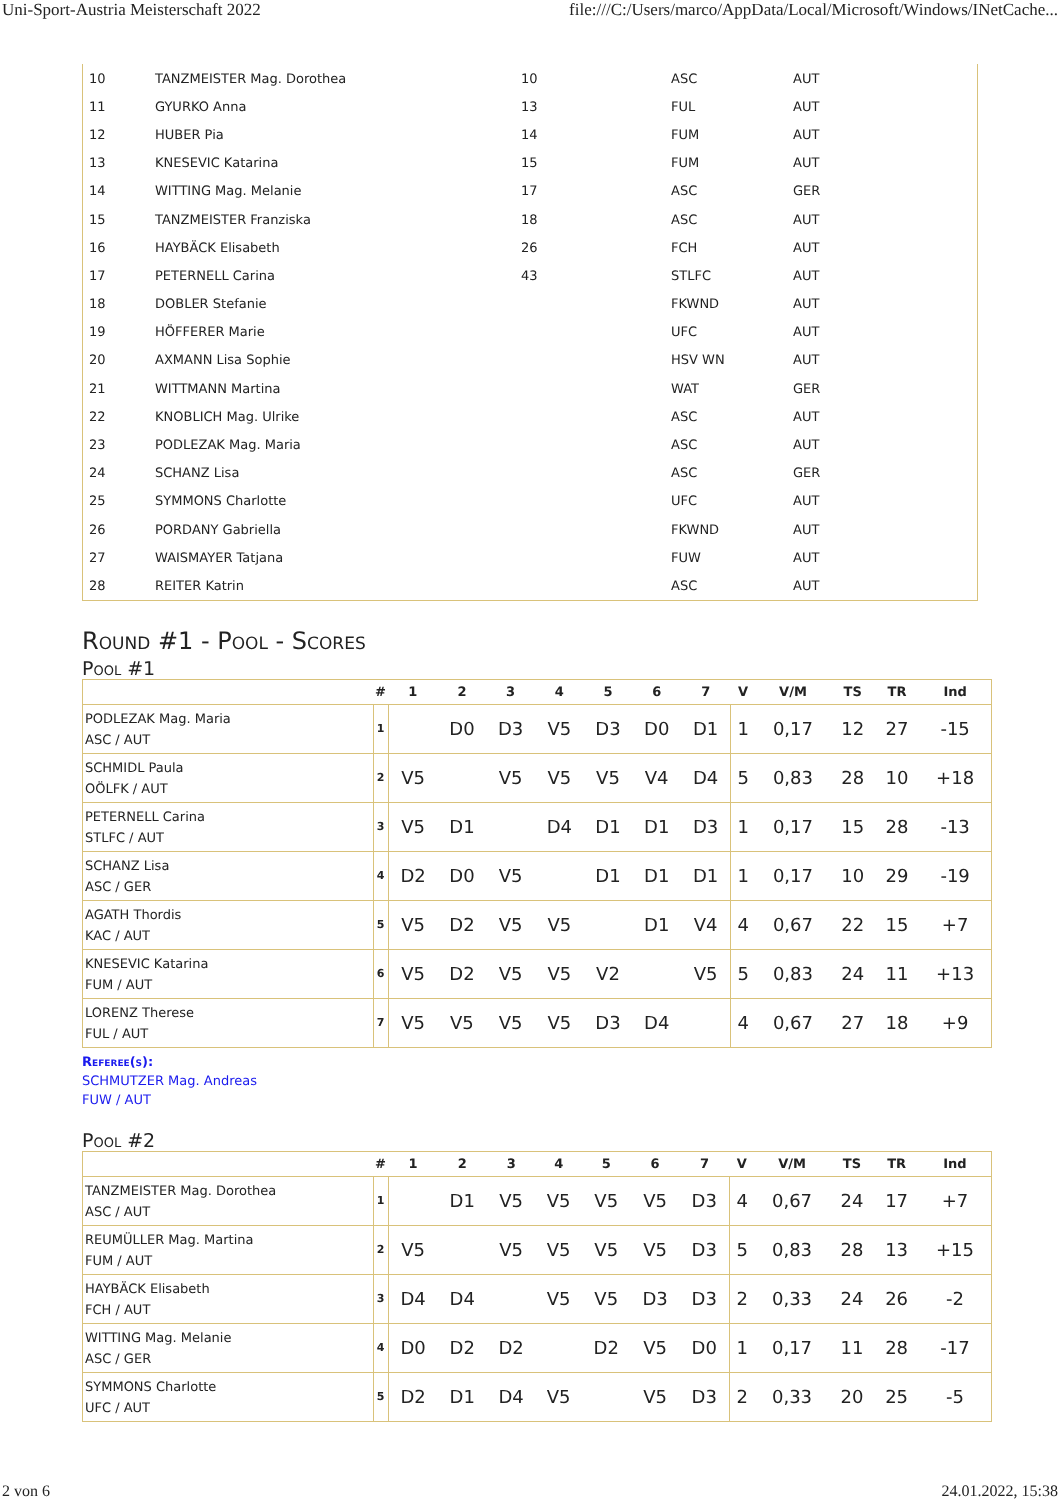Uni-Sport-Austria Meisterschaft 2022 file:///C:/Users/marco/AppData/Local/Microsoft/Windows/INetCache...
| 10 | TANZMEISTER Mag. Dorothea | 10 | ASC | AUT |
| 11 | GYURKO Anna | 13 | FUL | AUT |
| 12 | HUBER Pia | 14 | FUM | AUT |
| 13 | KNESEVIC Katarina | 15 | FUM | AUT |
| 14 | WITTING Mag. Melanie | 17 | ASC | GER |
| 15 | TANZMEISTER Franziska | 18 | ASC | AUT |
| 16 | HAYBÄCK Elisabeth | 26 | FCH | AUT |
| 17 | PETERNELL Carina | 43 | STLFC | AUT |
| 18 | DOBLER Stefanie | | FKWND | AUT |
| 19 | HÖFFERER Marie | | UFC | AUT |
| 20 | AXMANN Lisa Sophie | | HSV WN | AUT |
| 21 | WITTMANN Martina | | WAT | GER |
| 22 | KNOBLICH Mag. Ulrike | | ASC | AUT |
| 23 | PODLEZAK Mag. Maria | | ASC | AUT |
| 24 | SCHANZ Lisa | | ASC | GER |
| 25 | SYMMONS Charlotte | | UFC | AUT |
| 26 | PORDANY Gabriella | | FKWND | AUT |
| 27 | WAISMAYER Tatjana | | FUW | AUT |
| 28 | REITER Katrin | | ASC | AUT |
Round #1 - Pool - Scores
Pool #1
| | # | 1 | 2 | 3 | 4 | 5 | 6 | 7 | V | V/M | TS | TR | Ind |
| --- | --- | --- | --- | --- | --- | --- | --- | --- | --- | --- | --- | --- | --- |
| PODLEZAK Mag. Maria ASC / AUT | 1 | | D0 | D3 | V5 | D3 | D0 | D1 | 1 | 0,17 | 12 | 27 | -15 |
| SCHMIDL Paula OÖLFK / AUT | 2 | V5 | | V5 | V5 | V5 | V4 | D4 | 5 | 0,83 | 28 | 10 | +18 |
| PETERNELL Carina STLFC / AUT | 3 | V5 | D1 | | D4 | D1 | D1 | D3 | 1 | 0,17 | 15 | 28 | -13 |
| SCHANZ Lisa ASC / GER | 4 | D2 | D0 | V5 | | D1 | D1 | D1 | 1 | 0,17 | 10 | 29 | -19 |
| AGATH Thordis KAC / AUT | 5 | V5 | D2 | V5 | V5 | | D1 | V4 | 4 | 0,67 | 22 | 15 | +7 |
| KNESEVIC Katarina FUM / AUT | 6 | V5 | D2 | V5 | V5 | V2 | | V5 | 5 | 0,83 | 24 | 11 | +13 |
| LORENZ Therese FUL / AUT | 7 | V5 | V5 | V5 | V5 | D3 | D4 | | 4 | 0,67 | 27 | 18 | +9 |
Referee(s):
SCHMUTZER Mag. Andreas
FUW / AUT
Pool #2
| | # | 1 | 2 | 3 | 4 | 5 | 6 | 7 | V | V/M | TS | TR | Ind |
| --- | --- | --- | --- | --- | --- | --- | --- | --- | --- | --- | --- | --- | --- |
| TANZMEISTER Mag. Dorothea ASC / AUT | 1 | | D1 | V5 | V5 | V5 | V5 | D3 | 4 | 0,67 | 24 | 17 | +7 |
| REUMÜLLER Mag. Martina FUM / AUT | 2 | V5 | | V5 | V5 | V5 | V5 | D3 | 5 | 0,83 | 28 | 13 | +15 |
| HAYBÄCK Elisabeth FCH / AUT | 3 | D4 | D4 | | V5 | V5 | D3 | D3 | 2 | 0,33 | 24 | 26 | -2 |
| WITTING Mag. Melanie ASC / GER | 4 | D0 | D2 | D2 | | D2 | V5 | D0 | 1 | 0,17 | 11 | 28 | -17 |
| SYMMONS Charlotte UFC / AUT | 5 | D2 | D1 | D4 | V5 | | V5 | D3 | 2 | 0,33 | 20 | 25 | -5 |
2 von 6 24.01.2022, 15:38